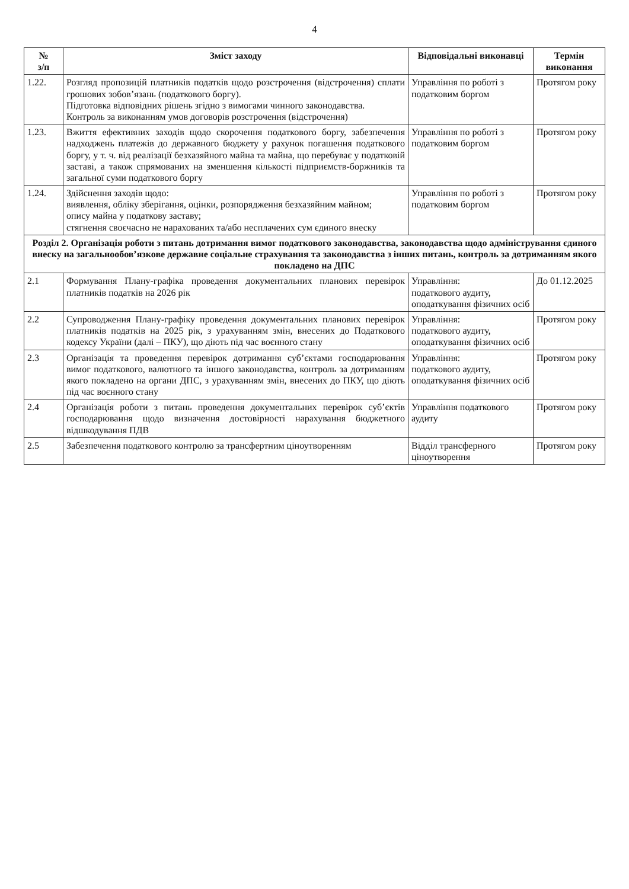4
| № з/п | Зміст заходу | Відповідальні виконавці | Термін виконання |
| --- | --- | --- | --- |
| 1.22. | Розгляд пропозицій платників податків щодо розстрочення (відстрочення) сплати грошових зобов’язань (податкового боргу). Підготовка відповідних рішень згідно з вимогами чинного законодавства. Контроль за виконанням умов договорів розстрочення (відстрочення) | Управління по роботі з податковим боргом | Протягом року |
| 1.23. | Вжиття ефективних заходів щодо скорочення податкового боргу, забезпечення надходжень платежів до державного бюджету у рахунок погашення податкового боргу, у т. ч. від реалізації безхазяйного майна та майна, що перебуває у податковій заставі, а також спрямованих на зменшення кількості підприємств-боржників та загальної суми податкового боргу | Управління по роботі з податковим боргом | Протягом року |
| 1.24. | Здійснення заходів щодо: виявлення, обліку зберігання, оцінки, розпорядження безхазяйним майном; опису майна у податкову заставу; стягнення своєчасно не нарахованих та/або несплачених сум єдиного внеску | Управління по роботі з податковим боргом | Протягом року |
| Розділ 2. Організація роботи з питань дотримання вимог податкового законодавства, законодавства щодо адміністрування єдиного внеску на загальнообов’язкове державне соціальне страхування та законодавства з інших питань, контроль за дотриманням якого покладено на ДПС | | | |
| 2.1 | Формування Плану-графіка проведення документальних планових перевірок платників податків на 2026 рік | Управління: податкового аудиту, оподаткування фізичних осіб | До 01.12.2025 |
| 2.2 | Супроводження Плану-графіку проведення документальних планових перевірок платників податків на 2025 рік, з урахуванням змін, внесених до Податкового кодексу України (далі – ПКУ), що діють під час воєнного стану | Управління: податкового аудиту, оподаткування фізичних осіб | Протягом року |
| 2.3 | Організація та проведення перевірок дотримання суб’єктами господарювання вимог податкового, валютного та іншого законодавства, контроль за дотриманням якого покладено на органи ДПС, з урахуванням змін, внесених до ПКУ, що діють під час воєнного стану | Управління: податкового аудиту, оподаткування фізичних осіб | Протягом року |
| 2.4 | Організація роботи з питань проведення документальних перевірок суб’єктів господарювання щодо визначення достовірності нарахування бюджетного відшкодування ПДВ | Управління податкового аудиту | Протягом року |
| 2.5 | Забезпечення податкового контролю за трансфертним ціноутворенням | Відділ трансферного ціноутворення | Протягом року |